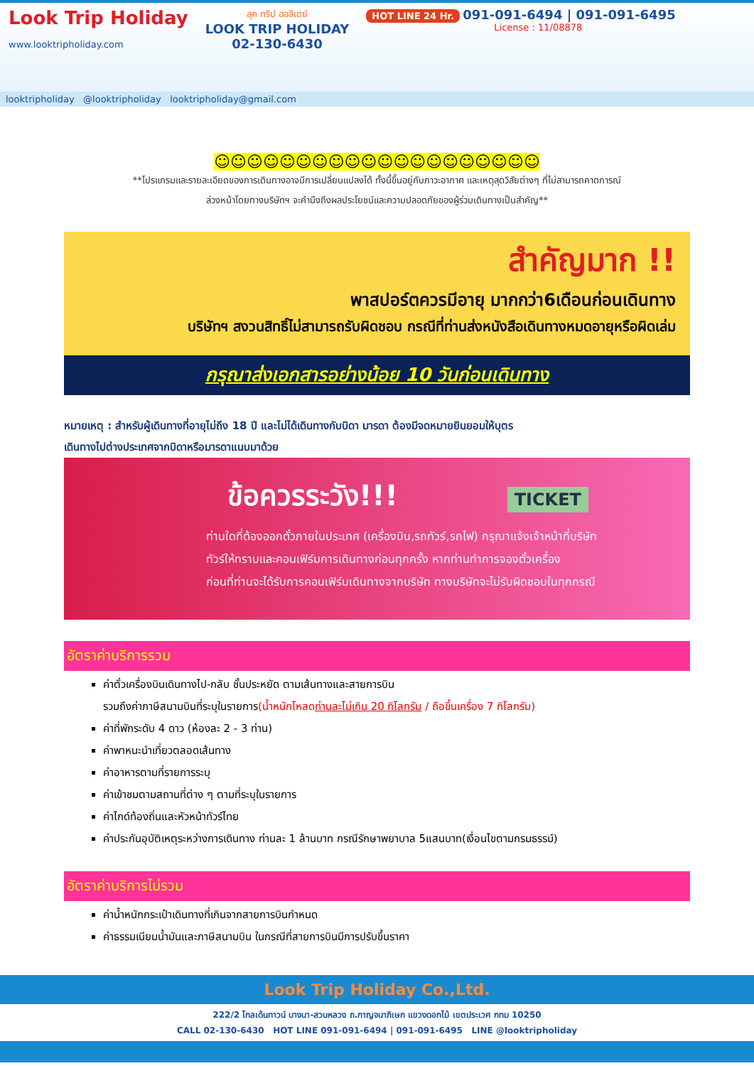Look Trip Holiday
www.looktripholiday.com
ลุค ทริป ฮอลิเดย์
LOOK TRIP HOLIDAY
02-130-6430
HOT LINE 24 Hr. 091-091-6494 | 091-091-6495
License : 11/08878
looktripholiday @looktripholiday looktripholiday@gmail.com
☺☺☺☺☺☺☺☺☺☺☺☺☺☺☺☺☺☺☺☺
**โปรแกรมและรายละเอียดของการเดินทางอาจมีการเปลี่ยนแปลงได้ ทั้งนี้ขึ้นอยู่กับภาวะอากาศ และเหตุสุดวิสัยต่างๆ ที่ไม่สามารถคาดการณ์
ล่วงหน้าโดยทางบริษัทฯ จะคำนึงถึงผลประโยชน์และความปลอดภัยของผู้ร่วมเดินทางเป็นสำคัญ**
สำคัญมาก !!
พาสปอร์ตควรมีอายุ มากกว่า6เดือนก่อนเดินทาง
บริษัทฯ สงวนสิทธิ์ไม่สามารถรับผิดชอบ กรณีที่ท่านส่งหนังสือเดินทางหมดอายุหรือผิดเล่ม
กรุณาส่งเอกสารอย่างน้อย 10 วันก่อนเดินทาง
หมายเหตุ : สำหรับผู้เดินทางที่อายุไม่ถึง 18 ปี และไม่ได้เดินทางกับบิดา มารดา ต้องมีจดหมายยินยอมให้บุตร
เดินทางไปต่างประเทศจากบิดาหรือมารดาแนบมาด้วย
ข้อควรระวัง!!! TICKET
ท่านใดที่ต้องออกตั๋วภายในประเทศ (เครื่องบิน,รถทัวร์,รถไฟ) กรุณาแจ้งเจ้าหน้าที่บริษัท
ทัวร์ให้ทราบและคอนเฟิร์มการเดินทางก่อนทุกครั้ง หากท่านทำการจองตั๋วเครื่อง
ก่อนที่ท่านจะได้รับการคอนเฟิร์มเดินทางจากบริษัท ทางบริษัทจะไม่รับผิดชอบในทุกกรณี
อัตราค่าบริการรวม
ค่าตั๋วเครื่องบินเดินทางไป-กลับ ชั้นประหยัด ตามเส้นทางและสายการบิน
รวมถึงค่าภาษีสนามบินที่ระบุในรายการ(น้ำหนักโหลดท่านละไม่เกิน 20 กิโลกรัม / ถือขึ้นเครื่อง 7 กิโลกรัม)
ค่าที่พักระดับ 4 ดาว (ห้องละ 2 - 3 ท่าน)
ค่าพาหนะนำเที่ยวตลอดเส้นทาง
ค่าอาหารตามที่รายการระบุ
ค่าเข้าชมตามสถานที่ต่าง ๆ ตามที่ระบุในรายการ
ค่าไกด์ท้องถิ่นและหัวหน้าทัวร์ไทย
ค่าประกันอุบัติเหตุระหว่างการเดินทาง ท่านละ 1 ล้านบาท กรณีรักษาพยาบาล 5แสนบาท(เงื่อนไขตามกรมธรรม์)
อัตราค่าบริการไม่รวม
ค่าน้ำหนักกระเป๋าเดินทางที่เกินจากสายการบินกำหนด
ค่าธรรมเนียมน้ำมันและภาษีสนามบิน ในกรณีที่สายการบินมีการปรับขึ้นราคา
Look Trip Holiday Co.,Ltd.
222/2 โกลเด้นทาวน์ บางนา-สวนหลวง ถ.กาญจนาภิเษก แขวงดอกไม้ เขตประเวศ กทม 10250
CALL 02-130-6430 HOT LINE 091-091-6494 | 091-091-6495 LINE @looktripholiday